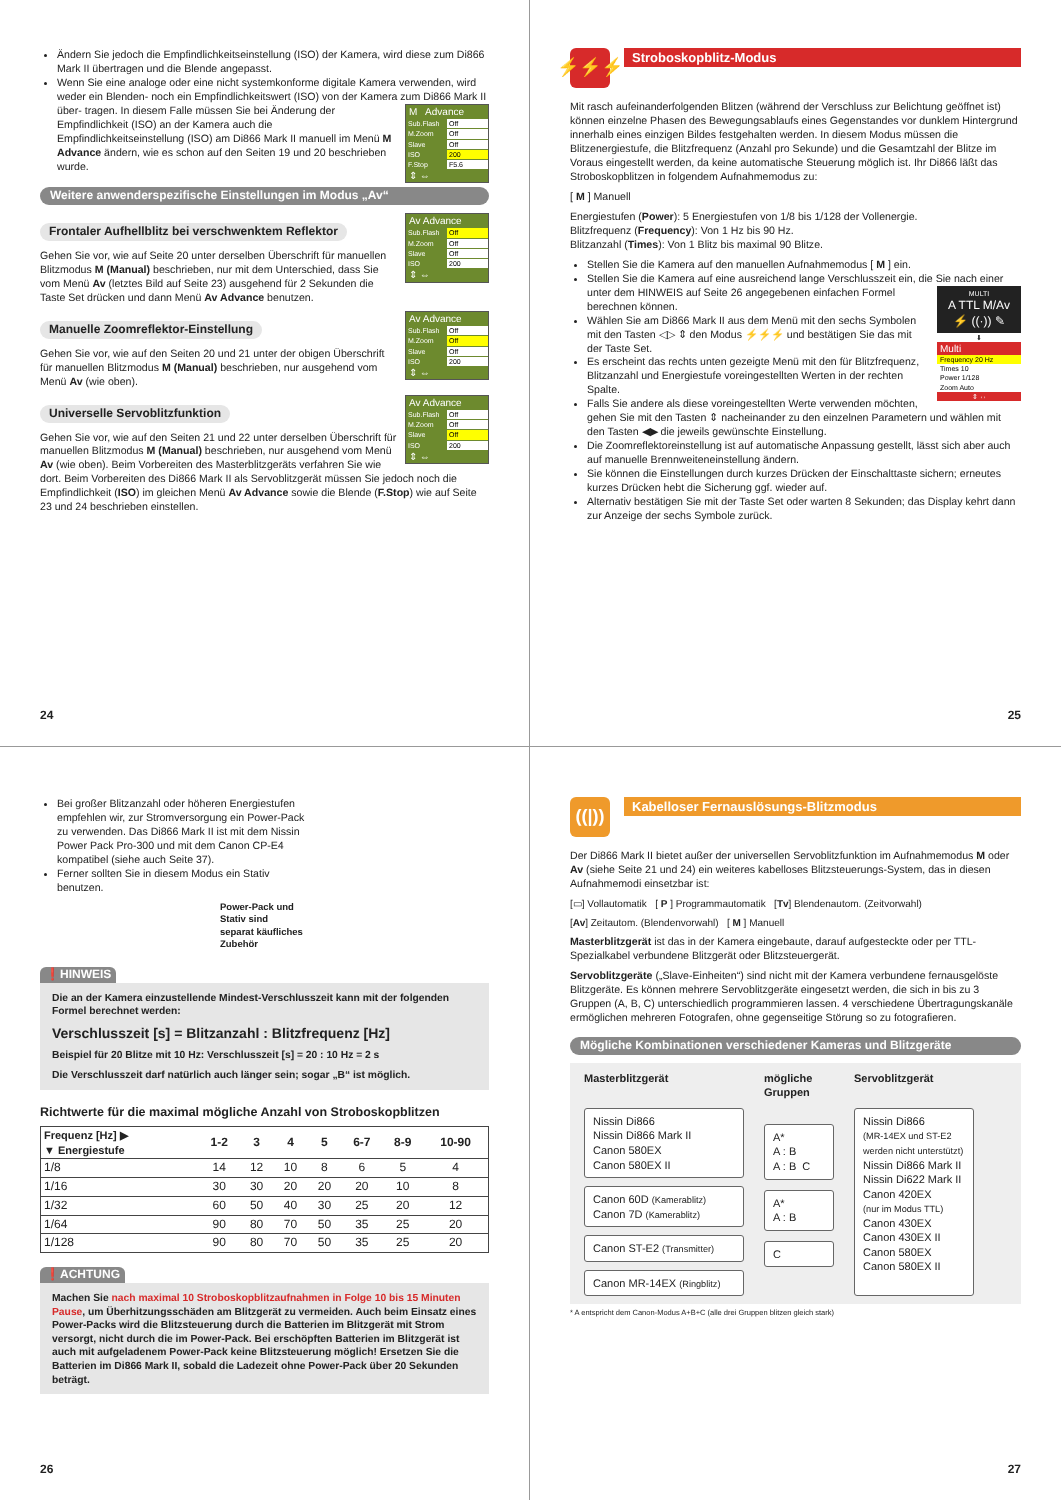Ändern Sie jedoch die Empfindlichkeitseinstellung (ISO) der Kamera, wird diese zum Di866 Mark II übertragen und die Blende angepasst.
Wenn Sie eine analoge oder eine nicht systemkonforme digitale Kamera verwenden, wird weder ein Blenden- noch ein Empfindlichkeitswert (ISO) von der Kamera zum Di866 Mark II über-
M Advance
Sub.Flash Off
M.Zoom Off
Slave Off
ISO 200
F.Stop F5.6
⇕ ⇔
tragen. In diesem Falle müssen Sie bei Änderung der Empfindlichkeit (ISO) an der Kamera auch die Empfindlichkeitseinstellung (ISO) am Di866 Mark II manuell im Menü M Advance ändern, wie es schon auf den Seiten 19 und 20 beschrieben wurde.
Weitere anwenderspezifische Einstellungen im Modus „Av“
Frontaler Aufhellblitz bei verschwenktem Reflektor
Av Advance
Sub.Flash Off
M.Zoom Off
Slave Off
ISO 200
⇕ ⇔
Gehen Sie vor, wie auf Seite 20 unter derselben Überschrift für manuellen Blitzmodus M (Manual) beschrieben, nur mit dem Unterschied, dass Sie vom Menü Av (letztes Bild auf Seite 23) ausgehend für 2 Sekunden die Taste Set drücken und dann Menü Av Advance benutzen.
Manuelle Zoomreflektor-Einstellung
Av Advance
Sub.Flash Off
M.Zoom Off
Slave Off
ISO 200
⇕ ⇔
Gehen Sie vor, wie auf den Seiten 20 und 21 unter der obigen Überschrift für manuellen Blitzmodus M (Manual) beschrieben, nur ausgehend vom Menü Av (wie oben).
Universelle Servoblitzfunktion
Av Advance
Sub.Flash Off
M.Zoom Off
Slave Off
ISO 200
⇕ ⇔
Gehen Sie vor, wie auf den Seiten 21 und 22 unter derselben Überschrift für manuellen Blitzmodus M (Manual) beschrieben, nur ausgehend vom Menü Av (wie oben). Beim Vorbereiten des Masterblitzgeräts verfahren Sie wie dort. Beim Vorbereiten des Di866 Mark II als Servoblitzgerät müssen Sie jedoch noch die Empfindlichkeit (ISO) im gleichen Menü Av Advance sowie die Blende (F.Stop) wie auf Seite 23 und 24 beschrieben einstellen.
24
⚡⚡⚡
Stroboskopblitz-Modus
Mit rasch aufeinanderfolgenden Blitzen (während der Verschluss zur Belichtung geöffnet ist) können einzelne Phasen des Bewegungsablaufs eines Gegenstandes vor dunklem Hintergrund innerhalb eines einzigen Bildes festgehalten werden. In diesem Modus müssen die Blitzenergiestufe, die Blitzfrequenz (Anzahl pro Sekunde) und die Gesamtzahl der Blitze im Voraus eingestellt werden, da keine automatische Steuerung möglich ist. Ihr Di866 läßt das Stroboskopblitzen in folgendem Aufnahmemodus zu:
[ M ] Manuell
Energiestufen (Power): 5 Energiestufen von 1/8 bis 1/128 der Vollenergie.
Blitzfrequenz (Frequency): Von 1 Hz bis 90 Hz.
Blitzanzahl (Times): Von 1 Blitz bis maximal 90 Blitze.
Stellen Sie die Kamera auf den manuellen Aufnahmemodus [ M ] ein.
Stellen Sie die Kamera auf eine ausreichend lange Verschlusszeit ein, die Sie nach einer unter dem HINWEIS auf Seite 26
MULTI
A TTL M/Av
⚡ ((·)) ✎
⬇
Multi
Frequency 20 Hz
Times 10
Power 1/128
Zoom Auto
⇕ ⇔
angegebenen einfachen Formel berechnen können.
Wählen Sie am Di866 Mark II aus dem Menü mit den sechs Symbolen mit den Tasten ◁▷ ⇕ den Modus ⚡⚡⚡ und bestätigen Sie das mit der Taste Set.
Es erscheint das rechts unten gezeigte Menü mit den für Blitzfrequenz, Blitzanzahl und Energiestufe voreingestellten Werten in der rechten Spalte.
Falls Sie andere als diese voreingestellten Werte verwenden möchten, gehen Sie mit den Tasten ⇕ nacheinander zu den einzelnen Parametern und wählen mit den Tasten ◀▶ die jeweils gewünschte Einstellung.
Die Zoomreflektoreinstellung ist auf automatische Anpassung gestellt, lässt sich aber auch auf manuelle Brennweiteneinstellung ändern.
Sie können die Einstellungen durch kurzes Drücken der Einschalttaste sichern; erneutes kurzes Drücken hebt die Sicherung ggf. wieder auf.
Alternativ bestätigen Sie mit der Taste Set oder warten 8 Sekunden; das Display kehrt dann zur Anzeige der sechs Symbole zurück.
25
Bei großer Blitzanzahl oder höheren Energiestufen empfehlen wir, zur Stromversorgung ein Power-Pack zu verwenden. Das Di866 Mark II ist mit dem Nissin Power Pack Pro-300 und mit dem Canon CP-E4 kompatibel (siehe auch Seite 37).
Ferner sollten Sie in diesem Modus ein Stativ benutzen.
Power-Pack und Stativ sind
separat käufliches Zubehör
❗HINWEIS
Die an der Kamera einzustellende Mindest-Verschlusszeit kann mit der folgenden Formel berechnet werden:
Verschlusszeit [s] = Blitzanzahl : Blitzfrequenz [Hz]
Beispiel für 20 Blitze mit 10 Hz: Verschlusszeit [s] = 20 : 10 Hz = 2 s
Die Verschlusszeit darf natürlich auch länger sein; sogar „B“ ist möglich.
Richtwerte für die maximal mögliche Anzahl von Stroboskopblitzen
| Frequenz [Hz] ▶ ▼ Energiestufe | 1-2 | 3 | 4 | 5 | 6-7 | 8-9 | 10-90 |
| --- | --- | --- | --- | --- | --- | --- | --- |
| 1/8 | 14 | 12 | 10 | 8 | 6 | 5 | 4 |
| 1/16 | 30 | 30 | 20 | 20 | 20 | 10 | 8 |
| 1/32 | 60 | 50 | 40 | 30 | 25 | 20 | 12 |
| 1/64 | 90 | 80 | 70 | 50 | 35 | 25 | 20 |
| 1/128 | 90 | 80 | 70 | 50 | 35 | 25 | 20 |
❗ACHTUNG
Machen Sie nach maximal 10 Stroboskopblitzaufnahmen in Folge 10 bis 15 Minuten Pause, um Überhitzungsschäden am Blitzgerät zu vermeiden. Auch beim Einsatz eines Power-Packs wird die Blitzsteuerung durch die Batterien im Blitzgerät mit Strom versorgt, nicht durch die im Power-Pack. Bei erschöpften Batterien im Blitzgerät ist auch mit aufgeladenem Power-Pack keine Blitzsteuerung möglich! Ersetzen Sie die Batterien im Di866 Mark II, sobald die Ladezeit ohne Power-Pack über 20 Sekunden beträgt.
26
((|))
Kabelloser Fernauslösungs-Blitzmodus
Der Di866 Mark II bietet außer der universellen Servoblitzfunktion im Aufnahmemodus M oder Av (siehe Seite 21 und 24) ein weiteres kabelloses Blitzsteuerungs-System, das in diesen Aufnahmemodi einsetzbar ist:
[▭] Vollautomatik [ P ] Programmautomatik [Tv] Blendenautom. (Zeitvorwahl)
[Av] Zeitautom. (Blendenvorwahl) [ M ] Manuell
Masterblitzgerät ist das in der Kamera eingebaute, darauf aufgesteckte oder per TTL-Spezialkabel verbundene Blitzgerät oder Blitzsteuergerät.
Servoblitzgeräte („Slave-Einheiten“) sind nicht mit der Kamera verbundene fernausgelöste Blitzgeräte. Es können mehrere Servoblitzgeräte eingesetzt werden, die sich in bis zu 3 Gruppen (A, B, C) unterschiedlich programmieren lassen. 4 verschiedene Übertragungskanäle ermöglichen mehreren Fotografen, ohne gegenseitige Störung so zu fotografieren.
Mögliche Kombinationen verschiedener Kameras und Blitzgeräte
Masterblitzgerät mögliche Gruppen Servoblitzgerät
Nissin Di866
Nissin Di866 Mark II
Canon 580EX
Canon 580EX II
Canon 60D (Kamerablitz)
Canon 7D (Kamerablitz)
Canon ST-E2 (Transmitter)
Canon MR-14EX (Ringblitz)
A*
A : B
A : B C
A*
A : B
C
Nissin Di866
(MR-14EX und ST-E2 werden nicht unterstützt)
Nissin Di866 Mark II
Nissin Di622 Mark II
Canon 420EX
(nur im Modus TTL)
Canon 430EX
Canon 430EX II
Canon 580EX
Canon 580EX II
* A entspricht dem Canon-Modus A+B+C (alle drei Gruppen blitzen gleich stark)
27